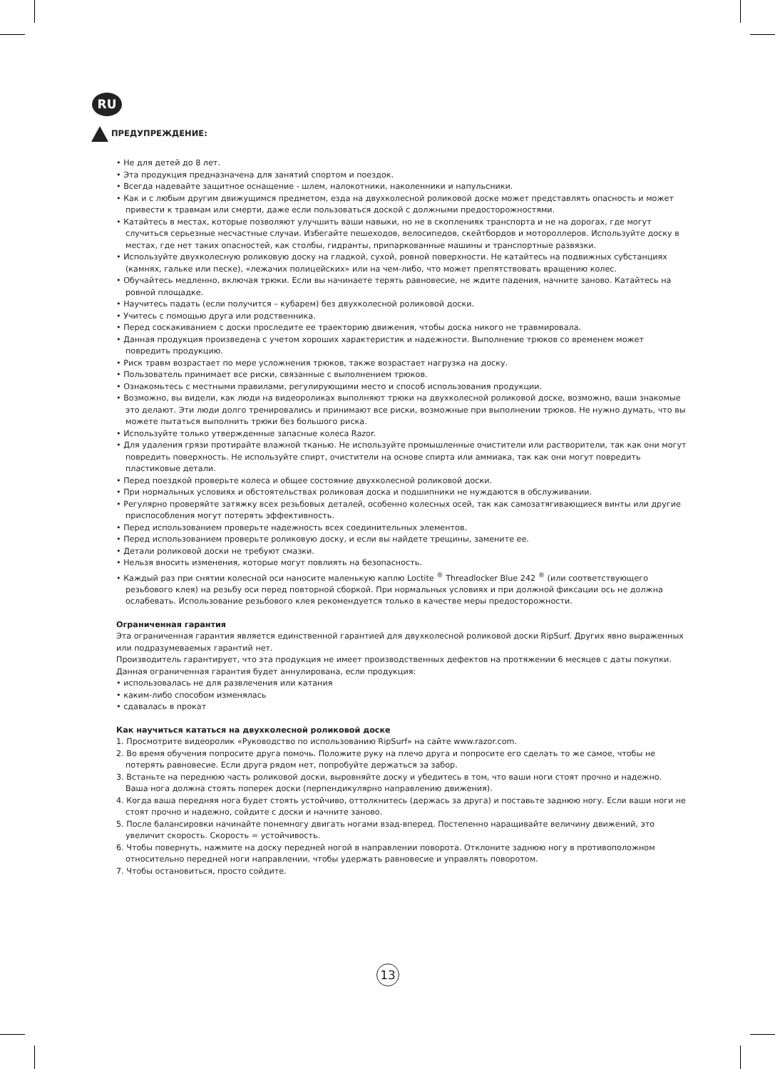RU
ПРЕДУПРЕЖДЕНИЕ:
• Не для детей до 8 лет.
• Эта продукция предназначена для занятий спортом и поездок.
• Всегда надевайте защитное оснащение - шлем, налокотники, наколенники и напульсники.
• Как и с любым другим движущимся предметом, езда на двухколесной роликовой доске может представлять опасность и может привести к травмам или смерти, даже если пользоваться доской с должными предосторожностями.
• Катайтесь в местах, которые позволяют улучшить ваши навыки, но не в скоплениях транспорта и не на дорогах, где могут случиться серьезные несчастные случаи. Избегайте пешеходов, велосипедов, скейтбордов и мотороллеров. Используйте доску в местах, где нет таких опасностей, как столбы, гидранты, припаркованные машины и транспортные развязки.
• Используйте двухколесную роликовую доску на гладкой, сухой, ровной поверхности. Не катайтесь на подвижных субстанциях (камнях, гальке или песке), «лежачих полицейских» или на чем-либо, что может препятствовать вращению колес.
• Обучайтесь медленно, включая трюки. Если вы начинаете терять равновесие, не ждите падения, начните заново. Катайтесь на ровной площадке.
• Научитесь падать (если получится – кубарем) без двухколесной роликовой доски.
• Учитесь с помощью друга или родственника.
• Перед соскакиванием с доски проследите ее траекторию движения, чтобы доска никого не травмировала.
• Данная продукция произведена с учетом хороших характеристик и надежности. Выполнение трюков со временем может повредить продукцию.
• Риск травм возрастает по мере усложнения трюков, также возрастает нагрузка на доску.
• Пользователь принимает все риски, связанные с выполнением трюков.
• Ознакомьтесь с местными правилами, регулирующими место и способ использования продукции.
• Возможно, вы видели, как люди на видеороликах выполняют трюки на двухколесной роликовой доске, возможно, ваши знакомые это делают. Эти люди долго тренировались и принимают все риски, возможные при выполнении трюков. Не нужно думать, что вы можете пытаться выполнить трюки без большого риска.
• Используйте только утвержденные запасные колеса Razor.
• Для удаления грязи протирайте влажной тканью. Не используйте промышленные очистители или растворители, так как они могут повредить поверхность. Не используйте спирт, очистители на основе спирта или аммиака, так как они могут повредить пластиковые детали.
• Перед поездкой проверьте колеса и общее состояние двухколесной роликовой доски.
• При нормальных условиях и обстоятельствах роликовая доска и подшипники не нуждаются в обслуживании.
• Регулярно проверяйте затяжку всех резьбовых деталей, особенно колесных осей, так как самозатягивающиеся винты или другие приспособления могут потерять эффективность.
• Перед использованием проверьте надежность всех соединительных элементов.
• Перед использованием проверьте роликовую доску, и если вы найдете трещины, замените ее.
• Детали роликовой доски не требуют смазки.
• Нельзя вносить изменения, которые могут повлиять на безопасность.
• Каждый раз при снятии колесной оси наносите маленькую каплю Loctite <sup>®</sup> Threadlocker Blue 242 <sup>®</sup> (или соответствующего резьбового клея) на резьбу оси перед повторной сборкой. При нормальных условиях и при должной фиксации ось не должна ослабевать. Использование резьбового клея рекомендуется только в качестве меры предосторожности.
Ограниченная гарантия
Эта ограниченная гарантия является единственной гарантией для двухколесной роликовой доски RipSurf. Других явно выраженных или подразумеваемых гарантий нет.
Производитель гарантирует, что эта продукция не имеет производственных дефектов на протяжении 6 месяцев с даты покупки. Данная ограниченная гарантия будет аннулирована, если продукция:
• использовалась не для развлечения или катания
• каким-либо способом изменялась
• сдавалась в прокат
Как научиться кататься на двухколесной роликовой доске
1. Просмотрите видеоролик «Руководство по использованию RipSurf» на сайте www.razor.com.
2. Во время обучения попросите друга помочь. Положите руку на плечо друга и попросите его сделать то же самое, чтобы не потерять равновесие. Если друга рядом нет, попробуйте держаться за забор.
3. Встаньте на переднюю часть роликовой доски, выровняйте доску и убедитесь в том, что ваши ноги стоят прочно и надежно. Ваша нога должна стоять поперек доски (перпендикулярно направлению движения).
4. Когда ваша передняя нога будет стоять устойчиво, оттолкнитесь (держась за друга) и поставьте заднюю ногу. Если ваши ноги не стоят прочно и надежно, сойдите с доски и начните заново.
5. После балансировки начинайте понемногу двигать ногами взад-вперед. Постепенно наращивайте величину движений, это увеличит скорость. Скорость = устойчивость.
6. Чтобы повернуть, нажмите на доску передней ногой в направлении поворота. Отклоните заднюю ногу в противоположном относительно передней ноги направлении, чтобы удержать равновесие и управлять поворотом.
7. Чтобы остановиться, просто сойдите.
13